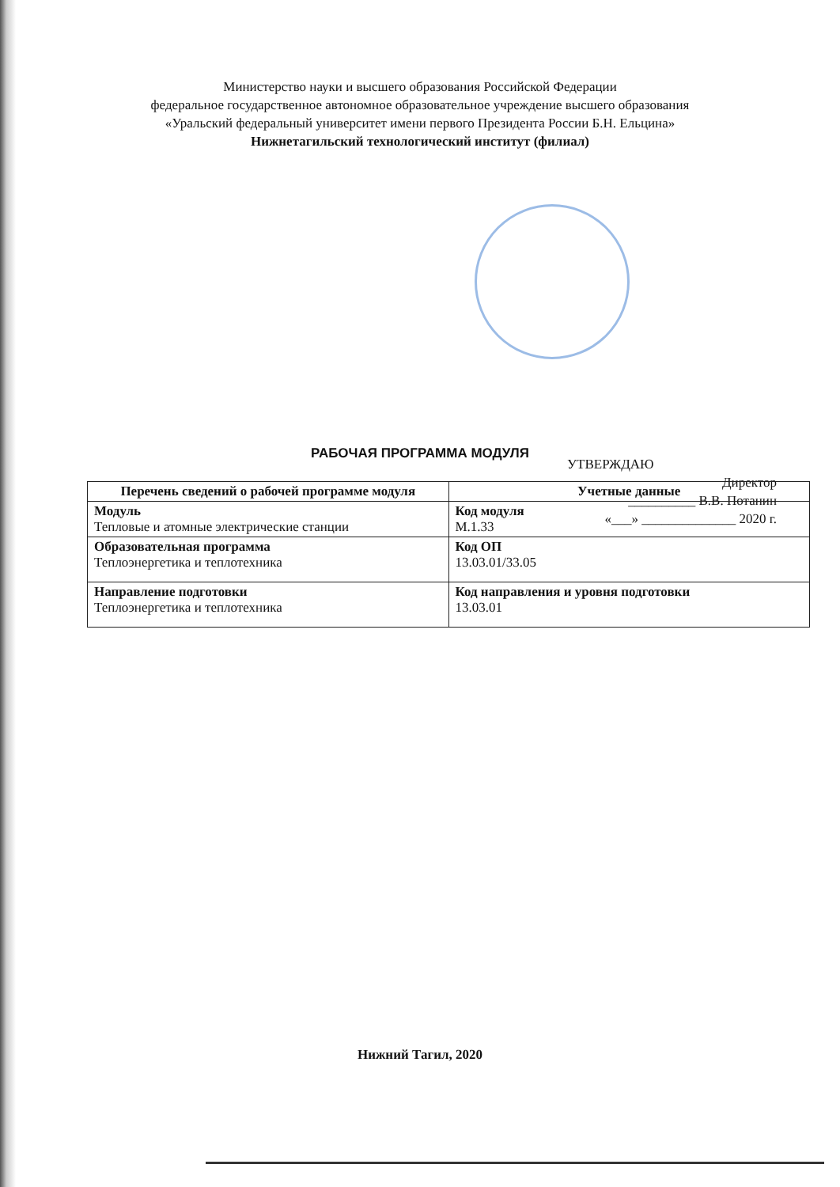Министерство науки и высшего образования Российской Федерации
федеральное государственное автономное образовательное учреждение высшего образования
«Уральский федеральный университет имени первого Президента России Б.Н. Ельцина»
Нижнетагильский технологический институт (филиал)
УТВЕРЖДАЮ
Директор
__________ В.В. Потанин
«___» ______________ 2020 г.
РАБОЧАЯ ПРОГРАММА МОДУЛЯ
| Перечень сведений о рабочей программе модуля | Учетные данные |
| --- | --- |
| Модуль Тепловые и атомные электрические станции | Код модуля М.1.33 |
| Образовательная программа Теплоэнергетика и теплотехника | Код ОП 13.03.01/33.05 |
| Направление подготовки Теплоэнергетика и теплотехника | Код направления и уровня подготовки 13.03.01 |
Нижний Тагил, 2020